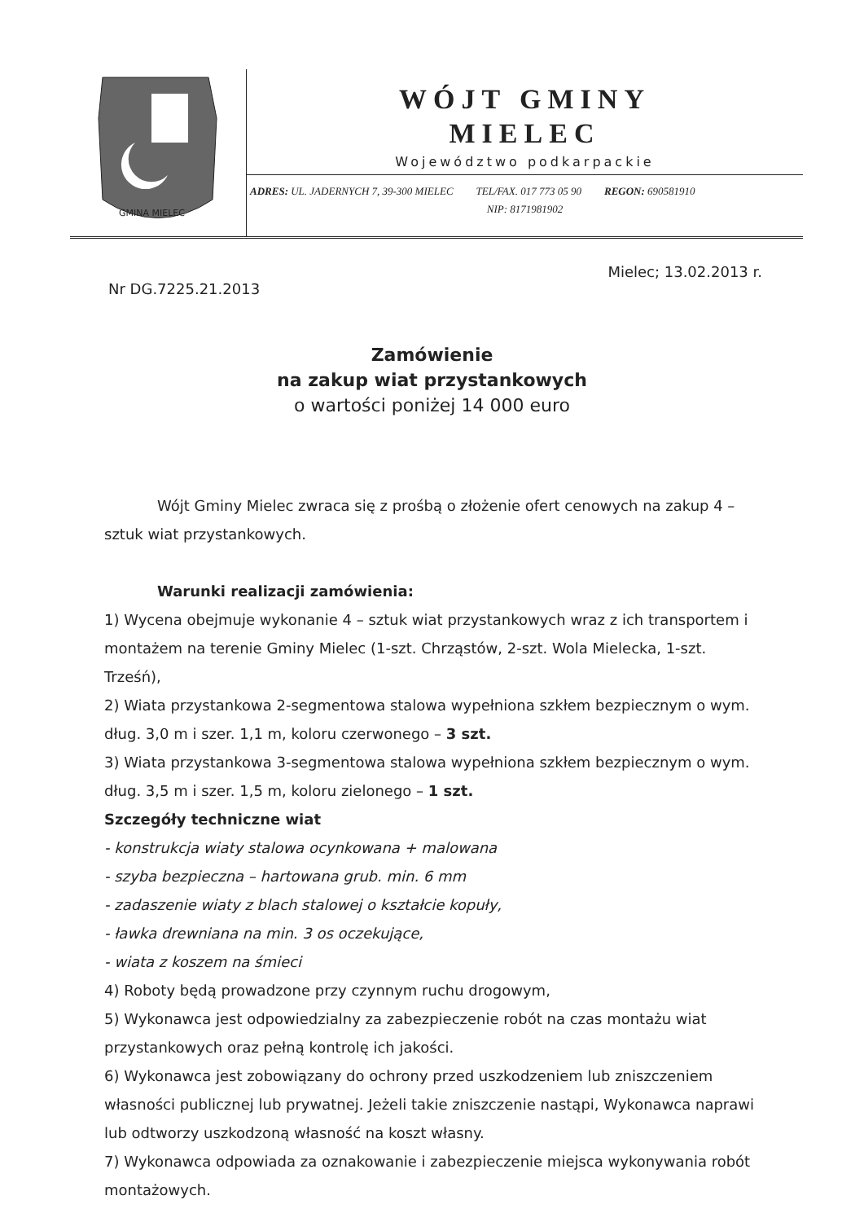GMINA MIELEC
WÓJT GMINY
MIELEC
Województwo podkarpackie
ADRES: UL. JADERNYCH 7, 39-300 MIELEC TEL/FAX. 017 773 05 90 REGON: 690581910
NIP: 8171981902
Mielec; 13.02.2013 r.
Nr DG.7225.21.2013
Zamówienie
na zakup wiat przystankowych
o wartości poniżej 14 000 euro
Wójt Gminy Mielec zwraca się z prośbą o złożenie ofert cenowych na zakup 4 – sztuk wiat przystankowych.
Warunki realizacji zamówienia:
1) Wycena obejmuje wykonanie 4 – sztuk wiat przystankowych wraz z ich transportem i montażem na terenie Gminy Mielec (1-szt. Chrząstów, 2-szt. Wola Mielecka, 1-szt. Trześń),
2) Wiata przystankowa 2-segmentowa stalowa wypełniona szkłem bezpiecznym o wym. dług. 3,0 m i szer. 1,1 m, koloru czerwonego – 3 szt.
3) Wiata przystankowa 3-segmentowa stalowa wypełniona szkłem bezpiecznym o wym. dług. 3,5 m i szer. 1,5 m, koloru zielonego – 1 szt.
Szczegóły techniczne wiat
- konstrukcja wiaty stalowa ocynkowana + malowana
- szyba bezpieczna – hartowana grub. min. 6 mm
- zadaszenie wiaty z blach stalowej o kształcie kopuły,
- ławka drewniana na min. 3 os oczekujące,
- wiata z koszem na śmieci
4) Roboty będą prowadzone przy czynnym ruchu drogowym,
5) Wykonawca jest odpowiedzialny za zabezpieczenie robót na czas montażu wiat przystankowych oraz pełną kontrolę ich jakości.
6) Wykonawca jest zobowiązany do ochrony przed uszkodzeniem lub zniszczeniem własności publicznej lub prywatnej. Jeżeli takie zniszczenie nastąpi, Wykonawca naprawi lub odtworzy uszkodzoną własność na koszt własny.
7) Wykonawca odpowiada za oznakowanie i zabezpieczenie miejsca wykonywania robót montażowych.